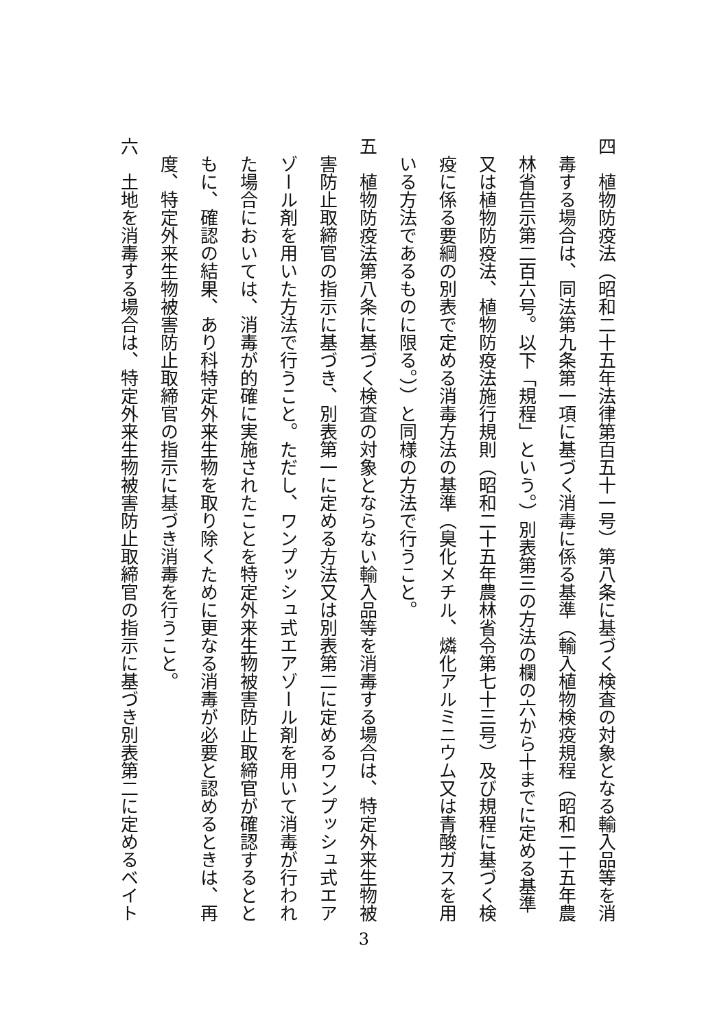四　植物防疫法（昭和二十五年法律第百五十一号）第八条に基づく検査の対象となる輸入品等を消
　毒する場合は、同法第九条第一項に基づく消毒に係る基準（輸入植物検疫規程（昭和二十五年農
　林省告示第二百六号。以下「規程」という。）別表第三の方法の欄の六から十までに定める基準
　又は植物防疫法、植物防疫法施行規則（昭和二十五年農林省令第七十三号）及び規程に基づく検
　疫に係る要綱の別表で定める消毒方法の基準（臭化メチル、燐化アルミニウム又は青酸ガスを用
　いる方法であるものに限る。））と同様の方法で行うこと。
五　植物防疫法第八条に基づく検査の対象とならない輸入品等を消毒する場合は、特定外来生物被
　害防止取締官の指示に基づき、別表第一に定める方法又は別表第二に定めるワンプッシュ式エア
　ゾール剤を用いた方法で行うこと。ただし、ワンプッシュ式エアゾール剤を用いて消毒が行われ
　た場合においては、消毒が的確に実施されたことを特定外来生物被害防止取締官が確認するとと
　もに、確認の結果、あり科特定外来生物を取り除くために更なる消毒が必要と認めるときは、再
　度、特定外来生物被害防止取締官の指示に基づき消毒を行うこと。
六　土地を消毒する場合は、特定外来生物被害防止取締官の指示に基づき別表第二に定めるベイト
3